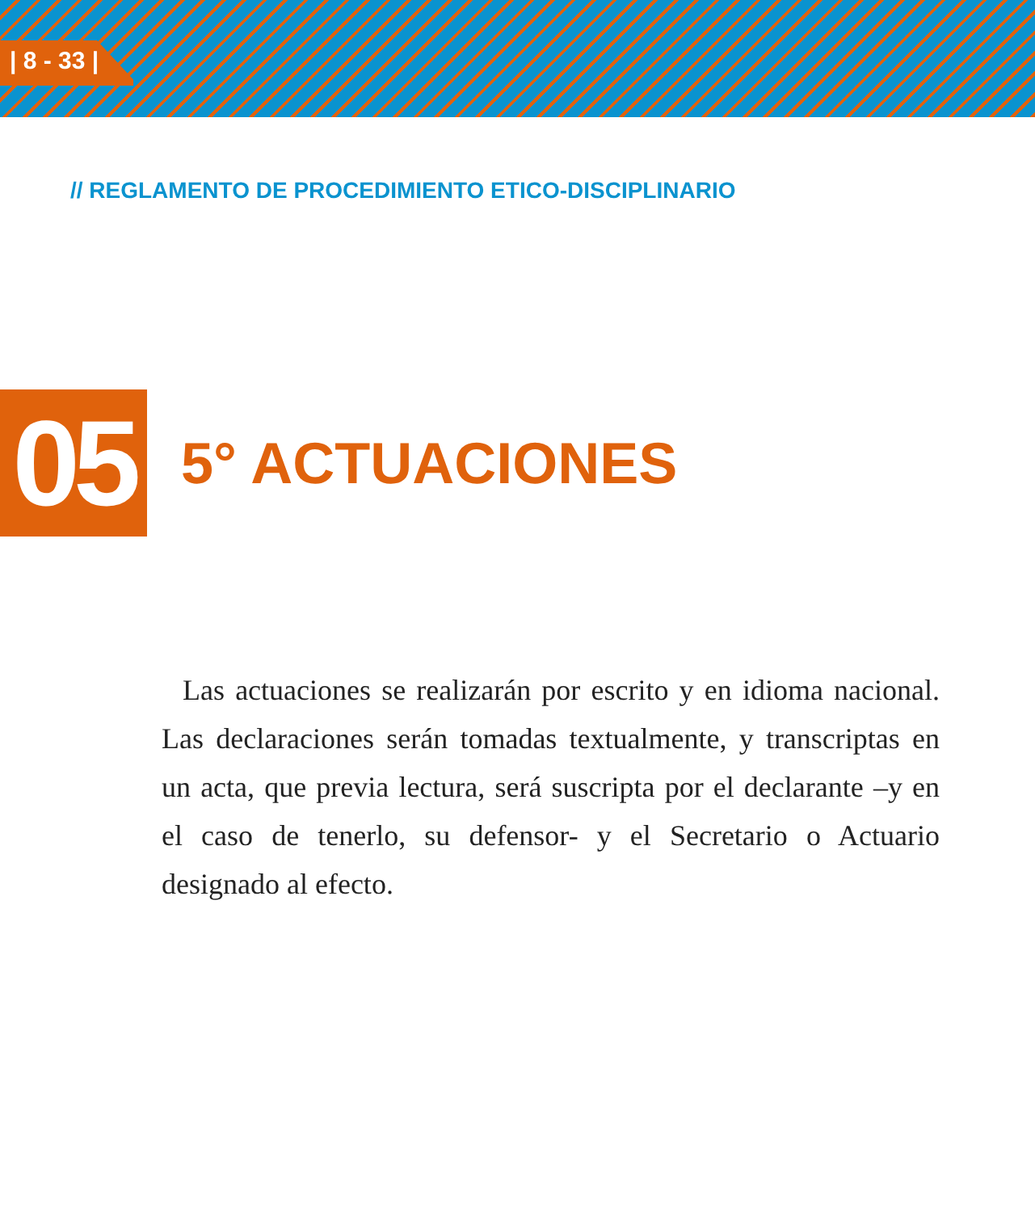| 8 - 33 |
// REGLAMENTO DE PROCEDIMIENTO ETICO-DISCIPLINARIO
05
5° ACTUACIONES
Las actuaciones se realizarán por escrito y en idioma nacional. Las declaraciones serán tomadas textualmente, y transcriptas en un acta, que previa lectura, será suscripta por el declarante –y en el caso de tenerlo, su defensor- y el Secretario o Actuario designado al efecto.